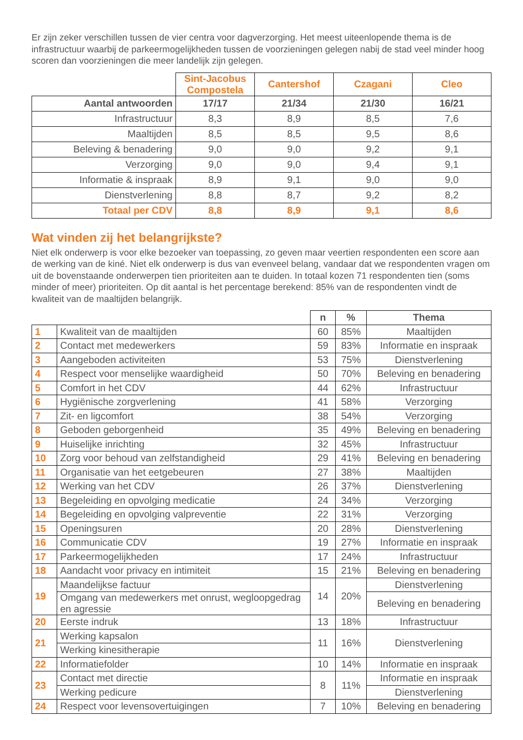Er zijn zeker verschillen tussen de vier centra voor dagverzorging. Het meest uiteenlopende thema is de infrastructuur waarbij de parkeermogelijkheden tussen de voorzieningen gelegen nabij de stad veel minder hoog scoren dan voorzieningen die meer landelijk zijn gelegen.
| | Sint-Jacobus Compostela | Cantershof | Czagani | Cleo |
| --- | --- | --- | --- | --- |
| Aantal antwoorden | 17/17 | 21/34 | 21/30 | 16/21 |
| Infrastructuur | 8,3 | 8,9 | 8,5 | 7,6 |
| Maaltijden | 8,5 | 8,5 | 9,5 | 8,6 |
| Beleving & benadering | 9,0 | 9,0 | 9,2 | 9,1 |
| Verzorging | 9,0 | 9,0 | 9,4 | 9,1 |
| Informatie & inspraak | 8,9 | 9,1 | 9,0 | 9,0 |
| Dienstverlening | 8,8 | 8,7 | 9,2 | 8,2 |
| Totaal per CDV | 8,8 | 8,9 | 9,1 | 8,6 |
Wat vinden zij het belangrijkste?
Niet elk onderwerp is voor elke bezoeker van toepassing, zo geven maar veertien respondenten een score aan de werking van de kiné. Niet elk onderwerp is dus van evenveel belang, vandaar dat we respondenten vragen om uit de bovenstaande onderwerpen tien prioriteiten aan te duiden. In totaal kozen 71 respondenten tien (soms minder of meer) prioriteiten. Op dit aantal is het percentage berekend: 85% van de respondenten vindt de kwaliteit van de maaltijden belangrijk.
| | | n | % | Thema |
| --- | --- | --- | --- | --- |
| 1 | Kwaliteit van de maaltijden | 60 | 85% | Maaltijden |
| 2 | Contact met medewerkers | 59 | 83% | Informatie en inspraak |
| 3 | Aangeboden activiteiten | 53 | 75% | Dienstverlening |
| 4 | Respect voor menselijke waardigheid | 50 | 70% | Beleving en benadering |
| 5 | Comfort in het CDV | 44 | 62% | Infrastructuur |
| 6 | Hygiënische zorgverlening | 41 | 58% | Verzorging |
| 7 | Zit- en ligcomfort | 38 | 54% | Verzorging |
| 8 | Geboden geborgenheid | 35 | 49% | Beleving en benadering |
| 9 | Huiselijke inrichting | 32 | 45% | Infrastructuur |
| 10 | Zorg voor behoud van zelfstandigheid | 29 | 41% | Beleving en benadering |
| 11 | Organisatie van het eetgebeuren | 27 | 38% | Maaltijden |
| 12 | Werking van het CDV | 26 | 37% | Dienstverlening |
| 13 | Begeleiding en opvolging medicatie | 24 | 34% | Verzorging |
| 14 | Begeleiding en opvolging valpreventie | 22 | 31% | Verzorging |
| 15 | Openingsuren | 20 | 28% | Dienstverlening |
| 16 | Communicatie CDV | 19 | 27% | Informatie en inspraak |
| 17 | Parkeermogelijkheden | 17 | 24% | Infrastructuur |
| 18 | Aandacht voor privacy en intimiteit | 15 | 21% | Beleving en benadering |
| 19 | Maandelijkse factuur | 14 | 20% | Dienstverlening |
| | Omgang van medewerkers met onrust, wegloopgedrag en agressie | | | Beleving en benadering |
| 20 | Eerste indruk | 13 | 18% | Infrastructuur |
| 21 | Werking kapsalon | 11 | 16% | Dienstverlening |
| | Werking kinesitherapie | | | |
| 22 | Informatiefolder | 10 | 14% | Informatie en inspraak |
| 23 | Contact met directie | 8 | 11% | Informatie en inspraak |
| | Werking pedicure | | | Dienstverlening |
| 24 | Respect voor levensovertuigingen | 7 | 10% | Beleving en benadering |